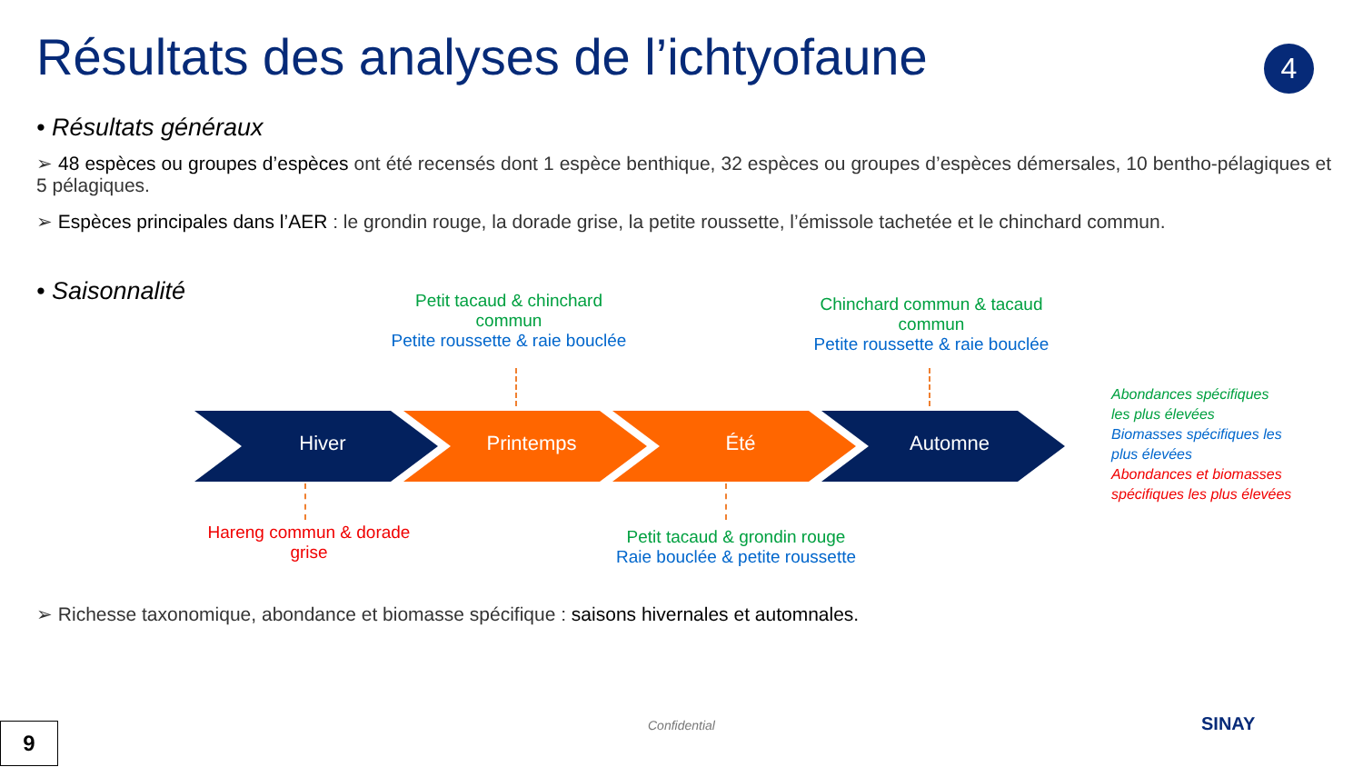Résultats des analyses de l’ichtyofaune
4
• Résultats généraux
➢ 48 espèces ou groupes d’espèces ont été recensés dont 1 espèce benthique, 32 espèces ou groupes d’espèces démersales, 10 bentho-pélagiques et 5 pélagiques.
➢ Espèces principales dans l’AER : le grondin rouge, la dorade grise, la petite roussette, l’émissole tachetée et le chinchard commun.
• Saisonnalité
Petit tacaud & chinchard commun
Petite roussette & raie bouclée
Chinchard commun & tacaud commun
Petite roussette & raie bouclée
Hiver Printemps Été Automne
Hareng commun & dorade grise
Petit tacaud & grondin rouge
Raie bouclée & petite roussette
Abondances spécifiques
les plus élevées
Biomasses spécifiques les
plus élevées
Abondances et biomasses
spécifiques les plus élevées
➢ Richesse taxonomique, abondance et biomasse spécifique : saisons hivernales et automnales.
9 Confidential SINAY